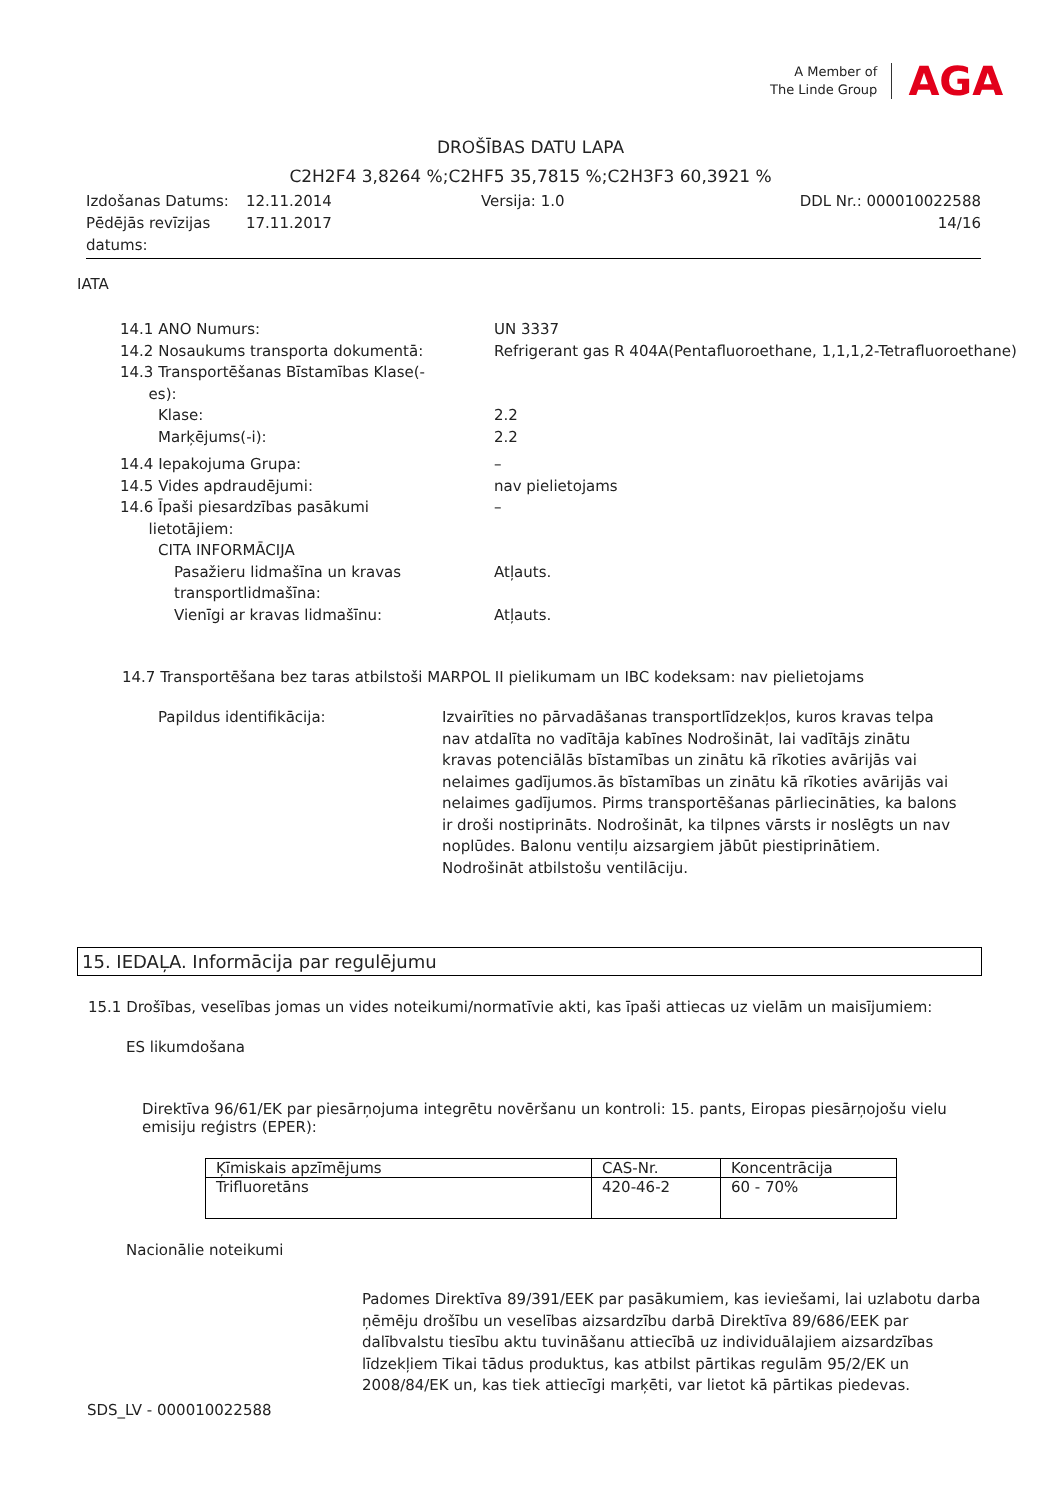A Member of
The Linde Group
AGA
DROŠĪBAS DATU LAPA
C2H2F4 3,8264 %;C2HF5 35,7815 %;C2H3F3 60,3921 %
| Izdošanas Datums: | 12.11.2014 | Versija: 1.0 | DDL Nr.: 000010022588 |
| Pēdējās revīzijas datums: | 17.11.2017 | | 14/16 |
IATA
| 14.1 ANO Numurs: | UN 3337 |
| 14.2 Nosaukums transporta dokumentā: | Refrigerant gas R 404A(Pentafluoroethane, 1,1,1,2-Tetrafluoroethane) |
| 14.3 Transportēšanas Bīstamības Klase(- es): | |
| Klase: | 2.2 |
| Marķējums(-i): | 2.2 |
| 14.4 Iepakojuma Grupa: | – |
| 14.5 Vides apdraudējumi: | nav pielietojams |
| 14.6 Īpaši piesardzības pasākumi lietotājiem: | – |
| CITA INFORMĀCIJA | |
| Pasažieru lidmašīna un kravas transportlidmašīna: | Atļauts. |
| Vienīgi ar kravas lidmašīnu: | Atļauts. |
14.7 Transportēšana bez taras atbilstoši MARPOL II pielikumam un IBC kodeksam: nav pielietojams
| Papildus identifikācija: | Izvairīties no pārvadāšanas transportlīdzekļos, kuros kravas telpa nav atdalīta no vadītāja kabīnes Nodrošināt, lai vadītājs zinātu kravas potenciālās bīstamības un zinātu kā rīkoties avārijās vai nelaimes gadījumos.ās bīstamības un zinātu kā rīkoties avārijās vai nelaimes gadījumos. Pirms transportēšanas pārliecināties, ka balons ir droši nostiprināts. Nodrošināt, ka tilpnes vārsts ir noslēgts un nav noplūdes. Balonu ventiļu aizsargiem jābūt piestiprinātiem. Nodrošināt atbilstošu ventilāciju. |
15. IEDAĻA. Informācija par regulējumu
15.1 Drošības, veselības jomas un vides noteikumi/normatīvie akti, kas īpaši attiecas uz vielām un maisījumiem:
ES likumdošana
Direktīva 96/61/EK par piesārņojuma integrētu novēršanu un kontroli: 15. pants, Eiropas piesārņojošu vielu emisiju reģistrs (EPER):
| Ķīmiskais apzīmējums | CAS-Nr. | Koncentrācija |
| --- | --- | --- |
| Trifluoretāns | 420-46-2 | 60 - 70% |
Nacionālie noteikumi
Padomes Direktīva 89/391/EEK par pasākumiem, kas ieviešami, lai uzlabotu darba ņēmēju drošību un veselības aizsardzību darbā Direktīva 89/686/EEK par dalībvalstu tiesību aktu tuvināšanu attiecībā uz individuālajiem aizsardzības līdzekļiem Tikai tādus produktus, kas atbilst pārtikas regulām 95/2/EK un 2008/84/EK un, kas tiek attiecīgi marķēti, var lietot kā pārtikas piedevas.
SDS_LV - 000010022588